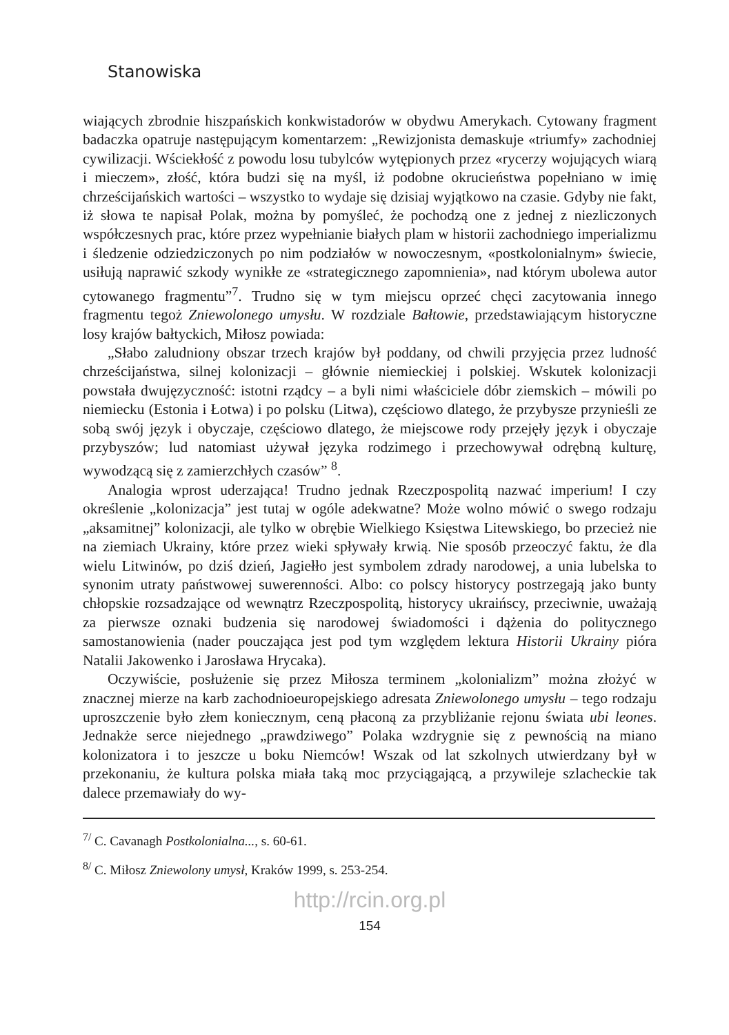Stanowiska
wiających zbrodnie hiszpańskich konkwistadorów w obydwu Amerykach. Cytowany fragment badaczka opatruje następującym komentarzem: „Rewizjonista demaskuje «triumfy» zachodniej cywilizacji. Wściekłość z powodu losu tubylców wytępionych przez «rycerzy wojujących wiarą i mieczem», złość, która budzi się na myśl, iż podobne okrucieństwa popełniano w imię chrześcijańskich wartości – wszystko to wydaje się dzisiaj wyjątkowo na czasie. Gdyby nie fakt, iż słowa te napisał Polak, można by pomyśleć, że pochodzą one z jednej z niezliczonych współczesnych prac, które przez wypełnianie białych plam w historii zachodniego imperializmu i śledzenie odziedziczonych po nim podziałów w nowoczesnym, «postkolonialnym» świecie, usiłują naprawić szkody wynikłe ze «strategicznego zapomnienia», nad którym ubolewa autor cytowanego fragmentu”<sup>7</sup>. Trudno się w tym miejscu oprzeć chęci zacytowania innego fragmentu tegoż Zniewolonego umysłu. W rozdziale Bałtowie, przedstawiającym historyczne losy krajów bałtyckich, Miłosz powiada:
„Słabo zaludniony obszar trzech krajów był poddany, od chwili przyjęcia przez ludność chrześcijaństwa, silnej kolonizacji – głównie niemieckiej i polskiej. Wskutek kolonizacji powstała dwujęzyczność: istotni rządcy – a byli nimi właściciele dóbr ziemskich – mówili po niemiecku (Estonia i Łotwa) i po polsku (Litwa), częściowo dlatego, że przybysze przynieśli ze sobą swój język i obyczaje, częściowo dlatego, że miejscowe rody przejęły język i obyczaje przybyszów; lud natomiast używał języka rodzimego i przechowywał odrębną kulturę, wywodzącą się z zamierzchłych czasów” <sup>8</sup>.
Analogia wprost uderzająca! Trudno jednak Rzeczpospolitą nazwać imperium! I czy określenie „kolonizacja” jest tutaj w ogóle adekwatne? Może wolno mówić o swego rodzaju „aksamitnej” kolonizacji, ale tylko w obrębie Wielkiego Księstwa Litewskiego, bo przecież nie na ziemiach Ukrainy, które przez wieki spływały krwią. Nie sposób przeoczyć faktu, że dla wielu Litwinów, po dziś dzień, Jagiełło jest symbolem zdrady narodowej, a unia lubelska to synonim utraty państwowej suwerenności. Albo: co polscy historycy postrzegają jako bunty chłopskie rozsadzające od wewnątrz Rzeczpospolitą, historycy ukraińscy, przeciwnie, uważają za pierwsze oznaki budzenia się narodowej świadomości i dążenia do politycznego samostanowienia (nader pouczająca jest pod tym względem lektura Historii Ukrainy pióra Natalii Jakowenko i Jarosława Hrycaka).
Oczywiście, posłużenie się przez Miłosza terminem „kolonializm” można złożyć w znacznej mierze na karb zachodnioeuropejskiego adresata Zniewolonego umysłu – tego rodzaju uproszczenie było złem koniecznym, ceną płaconą za przybliżanie rejonu świata ubi leones. Jednakże serce niejednego „prawdziwego” Polaka wzdrygnie się z pewnością na miano kolonizatora i to jeszcze u boku Niemców! Wszak od lat szkolnych utwierdzany był w przekonaniu, że kultura polska miała taką moc przyciągającą, a przywileje szlacheckie tak dalece przemawiały do wy-
<sup>7/</sup> C. Cavanagh Postkolonialna..., s. 60-61.
<sup>8/</sup> C. Miłosz Zniewolony umysł, Kraków 1999, s. 253-254.
http://rcin.org.pl
154